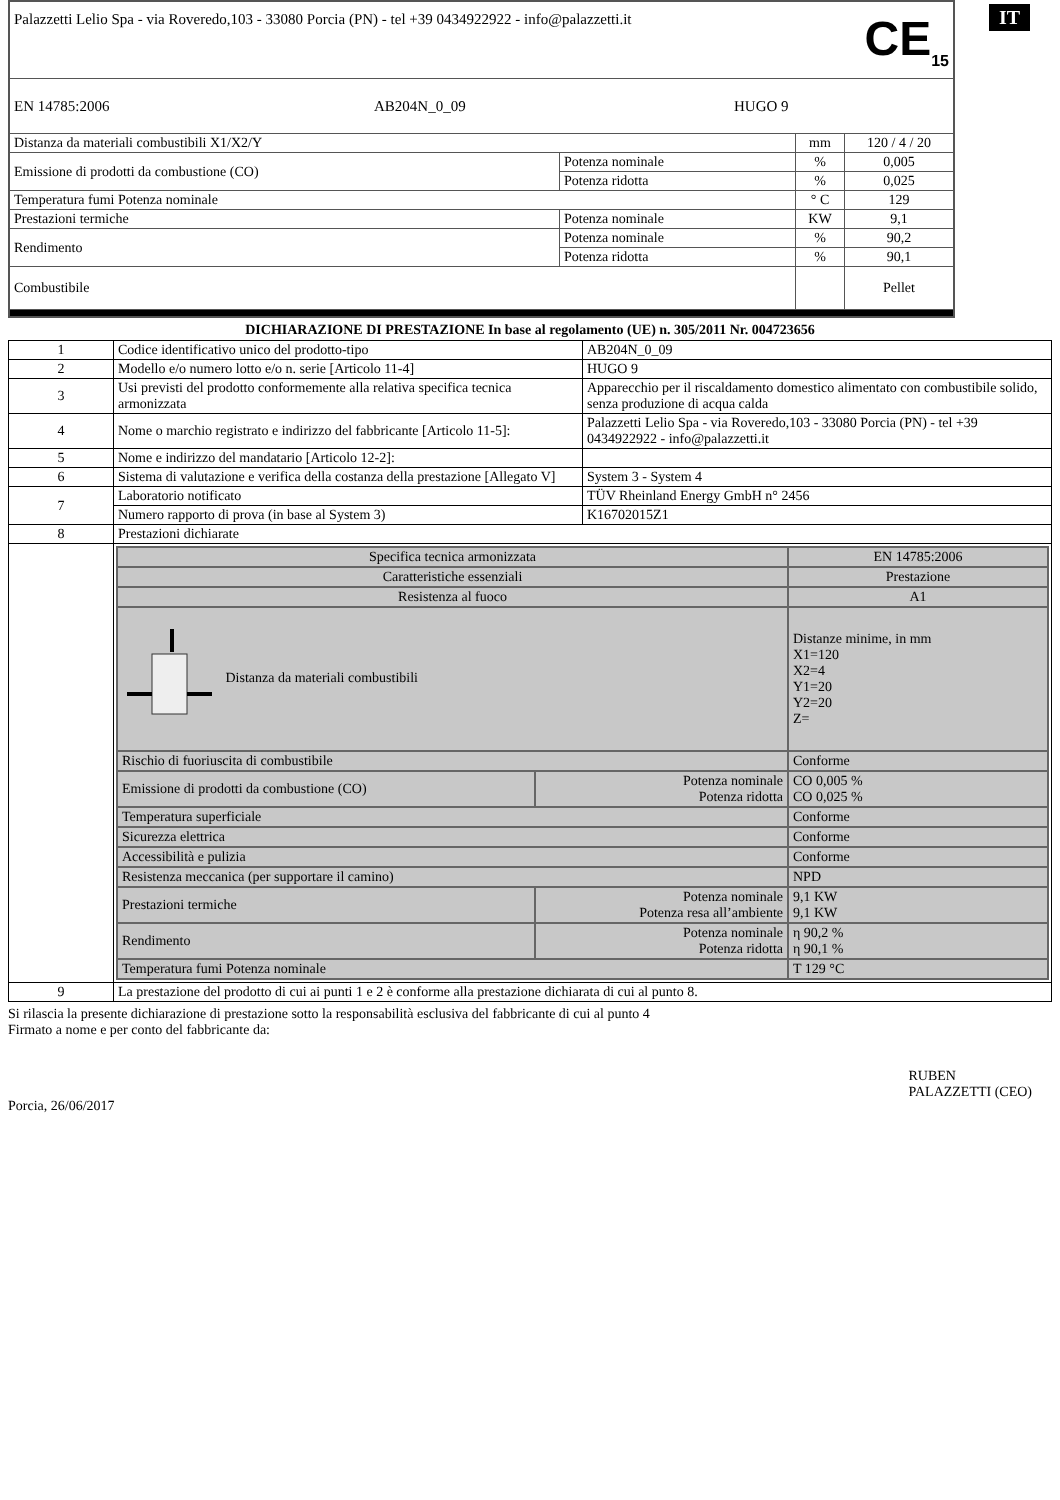IT
| Palazzetti Lelio Spa - via Roveredo,103 - 33080 Porcia (PN) - tel +39 0434922922 - info@palazzetti.it CE<sub>15</sub> | | | |
| EN 14785:2006 AB204N_0_09 HUGO 9 | | | |
| Distanza da materiali combustibili X1/X2/Y | | mm | 120 / 4 / 20 |
| Emissione di prodotti da combustione (CO) | Potenza nominale | % | 0,005 |
| | Potenza ridotta | % | 0,025 |
| Temperatura fumi Potenza nominale | | ° C | 129 |
| Prestazioni termiche | Potenza nominale | KW | 9,1 |
| Rendimento | Potenza nominale | % | 90,2 |
| | Potenza ridotta | % | 90,1 |
| Combustibile | | | Pellet |
DICHIARAZIONE DI PRESTAZIONE In base al regolamento (UE) n. 305/2011 Nr. 004723656
| 1 | Codice identificativo unico del prodotto-tipo | AB204N_0_09 |
| 2 | Modello e/o numero lotto e/o n. serie [Articolo 11-4] | HUGO 9 |
| 3 | Usi previsti del prodotto conformemente alla relativa specifica tecnica armonizzata | Apparecchio per il riscaldamento domestico alimentato con combustibile solido, senza produzione di acqua calda |
| 4 | Nome o marchio registrato e indirizzo del fabbricante [Articolo 11-5]: | Palazzetti Lelio Spa - via Roveredo,103 - 33080 Porcia (PN) - tel +39 0434922922 - info@palazzetti.it |
| 5 | Nome e indirizzo del mandatario [Articolo 12-2]: | |
| 6 | Sistema di valutazione e verifica della costanza della prestazione [Allegato V] | System 3 - System 4 |
| 7 | Laboratorio notificato | TÜV Rheinland Energy GmbH n° 2456 |
| | Numero rapporto di prova (in base al System 3) | K16702015Z1 |
| 8 | Prestazioni dichiarate | |
| | / Specifica tecnica armonizzata / / EN 14785:2006 / / Caratteristiche essenziali / / Prestazione / / Resistenza al fuoco / / A1 / / Distanza da materiali combustibili / / Distanze minime, in mm X1=120 X2=4 Y1=20 Y2=20 Z= / / Rischio di fuoriuscita di combustibile / / Conforme / / Emissione di prodotti da combustione (CO) / Potenza nominale Potenza ridotta / CO 0,005 % CO 0,025 % / / Temperatura superficiale / / Conforme / / Sicurezza elettrica / / Conforme / / Accessibilità e pulizia / / Conforme / / Resistenza meccanica (per supportare il camino) / / NPD / / Prestazioni termiche / Potenza nominale Potenza resa all’ambiente / 9,1 KW 9,1 KW / / Rendimento / Potenza nominale Potenza ridotta / η 90,2 % η 90,1 % / / Temperatura fumi Potenza nominale / / T 129 °C / | |
| 9 | La prestazione del prodotto di cui ai punti 1 e 2 è conforme alla prestazione dichiarata di cui al punto 8. | |
Si rilascia la presente dichiarazione di prestazione sotto la responsabilità esclusiva del fabbricante di cui al punto 4
Firmato a nome e per conto del fabbricante da:
Porcia, 26/06/2017 RUBEN
PALAZZETTI (CEO)